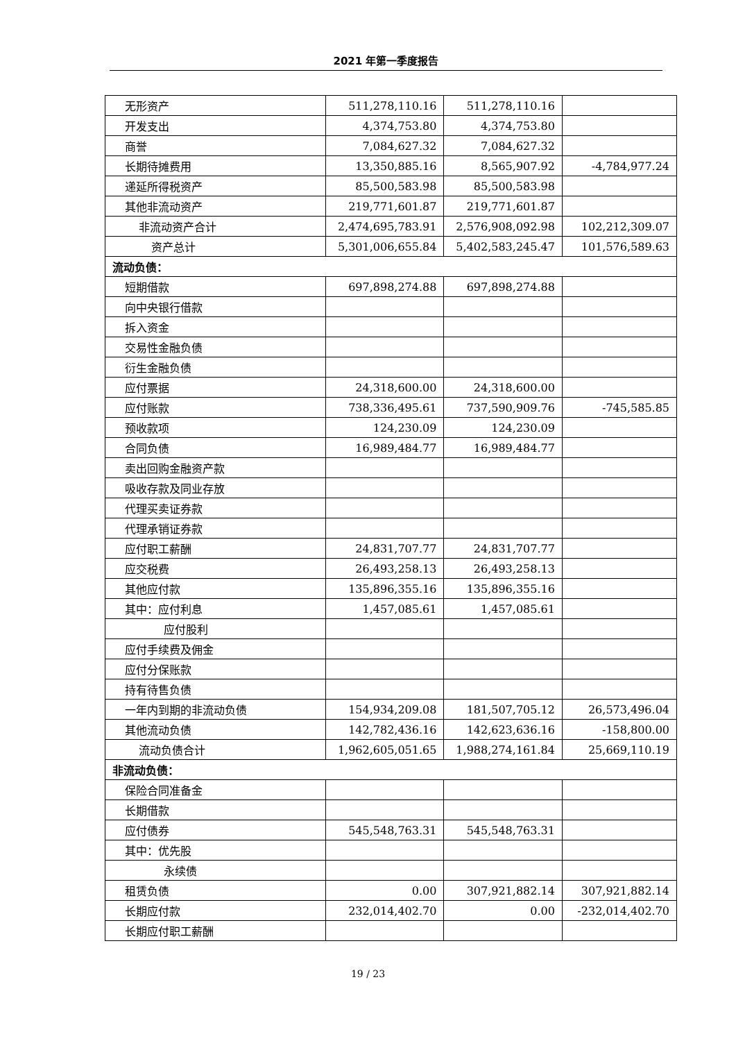2021 年第一季度报告
| 无形资产 | 511,278,110.16 | 511,278,110.16 | |
| 开发支出 | 4,374,753.80 | 4,374,753.80 | |
| 商誉 | 7,084,627.32 | 7,084,627.32 | |
| 长期待摊费用 | 13,350,885.16 | 8,565,907.92 | -4,784,977.24 |
| 递延所得税资产 | 85,500,583.98 | 85,500,583.98 | |
| 其他非流动资产 | 219,771,601.87 | 219,771,601.87 | |
| 非流动资产合计 | 2,474,695,783.91 | 2,576,908,092.98 | 102,212,309.07 |
| 资产总计 | 5,301,006,655.84 | 5,402,583,245.47 | 101,576,589.63 |
| 流动负债： | | | |
| 短期借款 | 697,898,274.88 | 697,898,274.88 | |
| 向中央银行借款 | | | |
| 拆入资金 | | | |
| 交易性金融负债 | | | |
| 衍生金融负债 | | | |
| 应付票据 | 24,318,600.00 | 24,318,600.00 | |
| 应付账款 | 738,336,495.61 | 737,590,909.76 | -745,585.85 |
| 预收款项 | 124,230.09 | 124,230.09 | |
| 合同负债 | 16,989,484.77 | 16,989,484.77 | |
| 卖出回购金融资产款 | | | |
| 吸收存款及同业存放 | | | |
| 代理买卖证券款 | | | |
| 代理承销证券款 | | | |
| 应付职工薪酬 | 24,831,707.77 | 24,831,707.77 | |
| 应交税费 | 26,493,258.13 | 26,493,258.13 | |
| 其他应付款 | 135,896,355.16 | 135,896,355.16 | |
| 其中：应付利息 | 1,457,085.61 | 1,457,085.61 | |
| 应付股利 | | | |
| 应付手续费及佣金 | | | |
| 应付分保账款 | | | |
| 持有待售负债 | | | |
| 一年内到期的非流动负债 | 154,934,209.08 | 181,507,705.12 | 26,573,496.04 |
| 其他流动负债 | 142,782,436.16 | 142,623,636.16 | -158,800.00 |
| 流动负债合计 | 1,962,605,051.65 | 1,988,274,161.84 | 25,669,110.19 |
| 非流动负债： | | | |
| 保险合同准备金 | | | |
| 长期借款 | | | |
| 应付债券 | 545,548,763.31 | 545,548,763.31 | |
| 其中：优先股 | | | |
| 永续债 | | | |
| 租赁负债 | 0.00 | 307,921,882.14 | 307,921,882.14 |
| 长期应付款 | 232,014,402.70 | 0.00 | -232,014,402.70 |
| 长期应付职工薪酬 | | | |
19 / 23